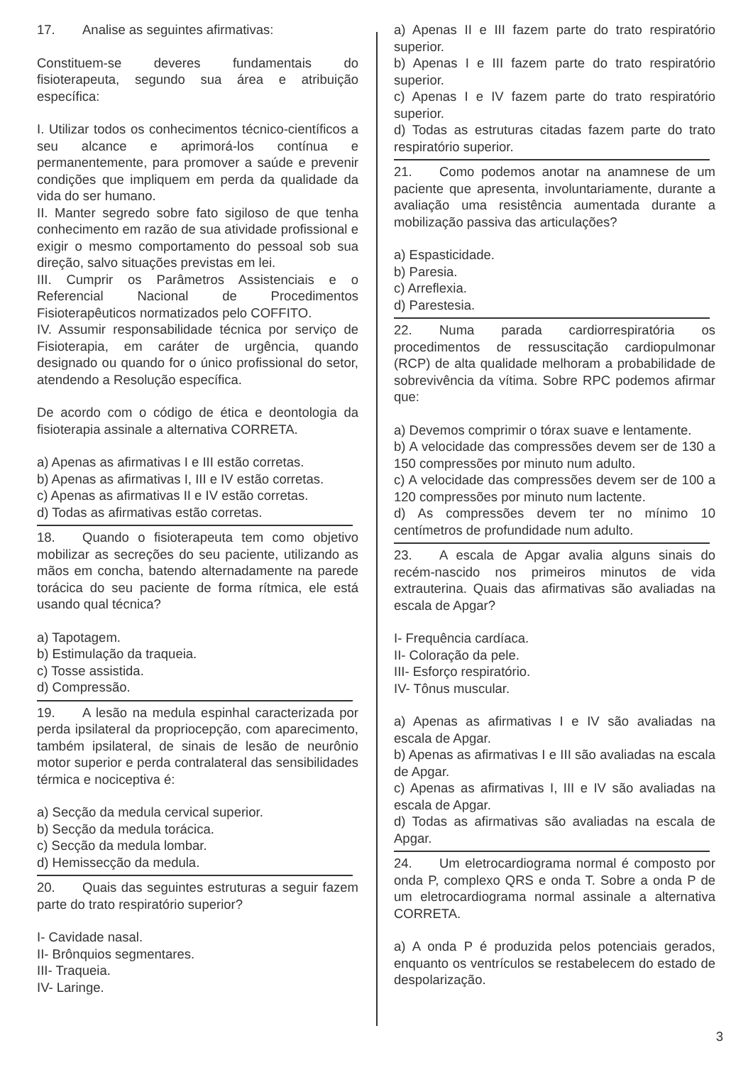17. Analise as seguintes afirmativas:
Constituem-se deveres fundamentais do fisioterapeuta, segundo sua área e atribuição específica:
I. Utilizar todos os conhecimentos técnico-científicos a seu alcance e aprimorá-los contínua e permanentemente, para promover a saúde e prevenir condições que impliquem em perda da qualidade da vida do ser humano.
II. Manter segredo sobre fato sigiloso de que tenha conhecimento em razão de sua atividade profissional e exigir o mesmo comportamento do pessoal sob sua direção, salvo situações previstas em lei.
III. Cumprir os Parâmetros Assistenciais e o Referencial Nacional de Procedimentos Fisioterapêuticos normatizados pelo COFFITO.
IV. Assumir responsabilidade técnica por serviço de Fisioterapia, em caráter de urgência, quando designado ou quando for o único profissional do setor, atendendo a Resolução específica.
De acordo com o código de ética e deontologia da fisioterapia assinale a alternativa CORRETA.
a) Apenas as afirmativas I e III estão corretas.
b) Apenas as afirmativas I, III e IV estão corretas.
c) Apenas as afirmativas II e IV estão corretas.
d) Todas as afirmativas estão corretas.
18. Quando o fisioterapeuta tem como objetivo mobilizar as secreções do seu paciente, utilizando as mãos em concha, batendo alternadamente na parede torácica do seu paciente de forma rítmica, ele está usando qual técnica?
a) Tapotagem.
b) Estimulação da traqueia.
c) Tosse assistida.
d) Compressão.
19. A lesão na medula espinhal caracterizada por perda ipsilateral da propriocepção, com aparecimento, também ipsilateral, de sinais de lesão de neurônio motor superior e perda contralateral das sensibilidades térmica e nociceptiva é:
a) Secção da medula cervical superior.
b) Secção da medula torácica.
c) Secção da medula lombar.
d) Hemissecção da medula.
20. Quais das seguintes estruturas a seguir fazem parte do trato respiratório superior?
I- Cavidade nasal.
II- Brônquios segmentares.
III- Traqueia.
IV- Laringe.
a) Apenas II e III fazem parte do trato respiratório superior.
b) Apenas I e III fazem parte do trato respiratório superior.
c) Apenas I e IV fazem parte do trato respiratório superior.
d) Todas as estruturas citadas fazem parte do trato respiratório superior.
21. Como podemos anotar na anamnese de um paciente que apresenta, involuntariamente, durante a avaliação uma resistência aumentada durante a mobilização passiva das articulações?
a) Espasticidade.
b) Paresia.
c) Arreflexia.
d) Parestesia.
22. Numa parada cardiorrespiratória os procedimentos de ressuscitação cardiopulmonar (RCP) de alta qualidade melhoram a probabilidade de sobrevivência da vítima. Sobre RPC podemos afirmar que:
a) Devemos comprimir o tórax suave e lentamente.
b) A velocidade das compressões devem ser de 130 a 150 compressões por minuto num adulto.
c) A velocidade das compressões devem ser de 100 a 120 compressões por minuto num lactente.
d) As compressões devem ter no mínimo 10 centímetros de profundidade num adulto.
23. A escala de Apgar avalia alguns sinais do recém-nascido nos primeiros minutos de vida extrauterina. Quais das afirmativas são avaliadas na escala de Apgar?
I- Frequência cardíaca.
II- Coloração da pele.
III- Esforço respiratório.
IV- Tônus muscular.
a) Apenas as afirmativas I e IV são avaliadas na escala de Apgar.
b) Apenas as afirmativas I e III são avaliadas na escala de Apgar.
c) Apenas as afirmativas I, III e IV são avaliadas na escala de Apgar.
d) Todas as afirmativas são avaliadas na escala de Apgar.
24. Um eletrocardiograma normal é composto por onda P, complexo QRS e onda T. Sobre a onda P de um eletrocardiograma normal assinale a alternativa CORRETA.
a) A onda P é produzida pelos potenciais gerados, enquanto os ventrículos se restabelecem do estado de despolarização.
3